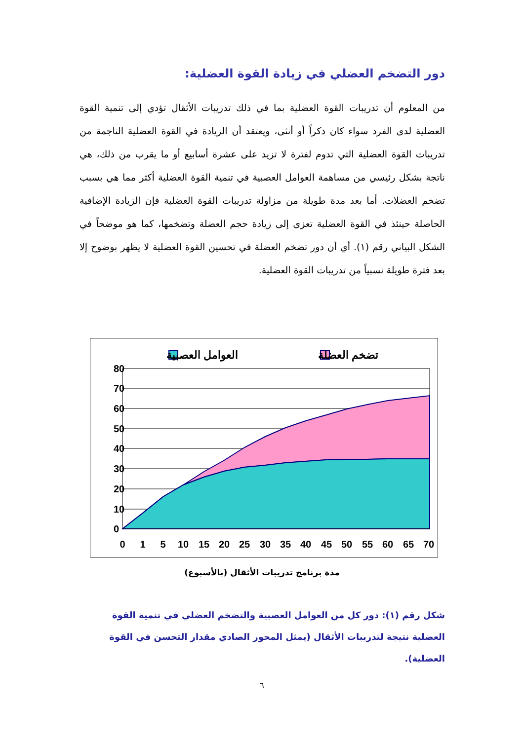دور التضخم العضلي في زيادة القوة العضلية:
من المعلوم أن تدريبات القوة العضلية بما في ذلك تدريبات الأثقال تؤدي إلى تنمية القوة العضلية لدى الفرد سواء كان ذكراً أو أنثى، ويعتقد أن الزيادة في القوة العضلية الناجمة من تدريبات القوة العضلية التي تدوم لفترة لا تزيد على عشرة أسابيع أو ما يقرب من ذلك، هي ناتجة بشكل رئيسي من مساهمة العوامل العصبية في تنمية القوة العضلية أكثر مما هي بسبب تضخم العضلات. أما بعد مدة طويلة من مزاولة تدريبات القوة العضلية فإن الزيادة الإضافية الحاصلة حينئذ في القوة العضلية تعزى إلى زيادة حجم العضلة وتضخمها، كما هو موضحاً في الشكل البياني رقم (١). أي أن دور تضخم العضلة في تحسين القوة العضلية لا يظهر بوضوح إلا بعد فترة طويلة نسبياً من تدريبات القوة العضلية.
تضخم العضلة
العوامل العصبية
80
70
60
50
40
30
20
10
0
0
1
5
10
15
20
25
30
35
40
45
50
55
60
65
70
مدة برنامج تدريبات الأثقال (بالأسبوع)
شكل رقم (١): دور كل من العوامل العصبية والتضخم العضلي في تنمية القوة العضلية نتيجة لتدريبات الأثقال (يمثل المحور الصادي مقدار التحسن في القوة العضلية).
٦